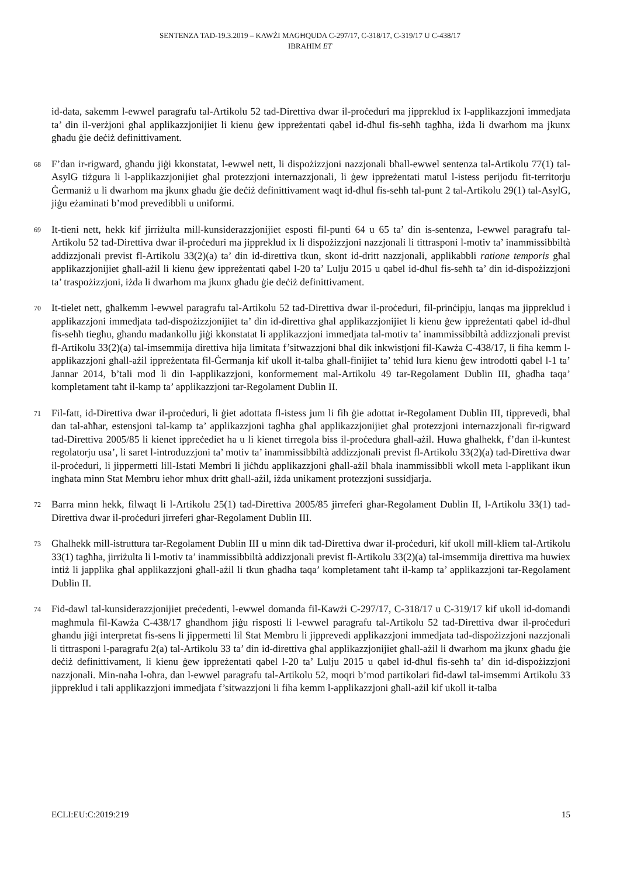SENTENZA TAD-19.3.2019 – KAWŻI MAGĦQUDA C-297/17, C-318/17, C-319/17 U C-438/17
IBRAHIM ET
id-data, sakemm l-ewwel paragrafu tal-Artikolu 52 tad-Direttiva dwar il-proċeduri ma jippreklud ix l-applikazzjoni immedjata ta’ din il-verżjoni għal applikazzjonijiet li kienu ġew ippreżentati qabel id-dħul fis-seħħ tagħha, iżda li dwarhom ma jkunx għadu ġie deċiż definittivament.
68
F’dan ir-rigward, għandu jiġi kkonstatat, l-ewwel nett, li dispożizzjoni nazzjonali bħall-ewwel sentenza tal-Artikolu 77(1) tal-AsylG tiżgura li l-applikazzjonijiet għal protezzjoni internazzjonali, li ġew ippreżentati matul l-istess perijodu fit-territorju Ġermaniż u li dwarhom ma jkunx għadu ġie deċiż definittivament waqt id-dħul fis-seħħ tal-punt 2 tal-Artikolu 29(1) tal-AsylG, jiġu eżaminati b’mod prevedibbli u uniformi.
69
It-tieni nett, hekk kif jirriżulta mill-kunsiderazzjonijiet esposti fil-punti 64 u 65 ta’ din is-sentenza, l-ewwel paragrafu tal-Artikolu 52 tad-Direttiva dwar il-proċeduri ma jippreklud ix li dispożizzjoni nazzjonali li tittrasponi l-motiv ta’ inammissibbiltà addizzjonali previst fl-Artikolu 33(2)(a) ta’ din id-direttiva tkun, skont id-dritt nazzjonali, applikabbli ratione temporis għal applikazzjonijiet għall-ażil li kienu ġew ippreżentati qabel l-20 ta’ Lulju 2015 u qabel id-dħul fis-seħħ ta’ din id-dispożizzjoni ta’ traspożizzjoni, iżda li dwarhom ma jkunx għadu ġie deċiż definittivament.
70
It-tielet nett, għalkemm l-ewwel paragrafu tal-Artikolu 52 tad-Direttiva dwar il-proċeduri, fil-prinċipju, lanqas ma jippreklud i applikazzjoni immedjata tad-dispożizzjonijiet ta’ din id-direttiva għal applikazzjonijiet li kienu ġew ippreżentati qabel id-dħul fis-seħħ tiegħu, għandu madankollu jiġi kkonstatat li applikazzjoni immedjata tal-motiv ta’ inammissibbiltà addizzjonali previst fl-Artikolu 33(2)(a) tal-imsemmija direttiva hija limitata f’sitwazzjoni bħal dik inkwistjoni fil-Kawża C-438/17, li fiha kemm l-applikazzjoni għall-ażil ippreżentata fil-Ġermanja kif ukoll it-talba għall-finijiet ta’ teħid lura kienu ġew introdotti qabel l-1 ta’ Jannar 2014, b’tali mod li din l-applikazzjoni, konformement mal-Artikolu 49 tar-Regolament Dublin III, għadha taqa’ kompletament taħt il-kamp ta’ applikazzjoni tar-Regolament Dublin II.
71
Fil-fatt, id-Direttiva dwar il-proċeduri, li ġiet adottata fl-istess jum li fih ġie adottat ir-Regolament Dublin III, tipprevedi, bħal dan tal-aħħar, estensjoni tal-kamp ta’ applikazzjoni tagħha għal applikazzjonijiet għal protezzjoni internazzjonali fir-rigward tad-Direttiva 2005/85 li kienet ippreċediet ha u li kienet tirregola biss il-proċedura għall-ażil. Huwa għalhekk, f’dan il-kuntest regolatorju usa’, li saret l-introduzzjoni ta’ motiv ta’ inammissibbiltà addizzjonali previst fl-Artikolu 33(2)(a) tad-Direttiva dwar il-proċeduri, li jippermetti lill-Istati Membri li jiċħdu applikazzjoni għall-ażil bħala inammissibbli wkoll meta l-applikant ikun ingħata minn Stat Membru ieħor mhux dritt għall-ażil, iżda unikament protezzjoni sussidjarja.
72
Barra minn hekk, filwaqt li l-Artikolu 25(1) tad-Direttiva 2005/85 jirreferi għar-Regolament Dublin II, l-Artikolu 33(1) tad-Direttiva dwar il-proċeduri jirreferi għar-Regolament Dublin III.
73
Għalhekk mill-istruttura tar-Regolament Dublin III u minn dik tad-Direttiva dwar il-proċeduri, kif ukoll mill-kliem tal-Artikolu 33(1) tagħha, jirriżulta li l-motiv ta’ inammissibbiltà addizzjonali previst fl-Artikolu 33(2)(a) tal-imsemmija direttiva ma huwiex intiż li japplika għal applikazzjoni għall-ażil li tkun għadha taqa’ kompletament taħt il-kamp ta’ applikazzjoni tar-Regolament Dublin II.
74
Fid-dawl tal-kunsiderazzjonijiet preċedenti, l-ewwel domanda fil-Kawżi C-297/17, C-318/17 u C-319/17 kif ukoll id-domandi magħmula fil-Kawża C-438/17 għandhom jiġu risposti li l-ewwel paragrafu tal-Artikolu 52 tad-Direttiva dwar il-proċeduri għandu jiġi interpretat fis-sens li jippermetti lil Stat Membru li jipprevedi applikazzjoni immedjata tad-dispożizzjoni nazzjonali li tittrasponi l-paragrafu 2(a) tal-Artikolu 33 ta’ din id-direttiva għal applikazzjonijiet għall-ażil li dwarhom ma jkunx għadu ġie deċiż definittivament, li kienu ġew ippreżentati qabel l-20 ta’ Lulju 2015 u qabel id-dħul fis-seħħ ta’ din id-dispożizzjoni nazzjonali. Min-naħa l-oħra, dan l-ewwel paragrafu tal-Artikolu 52, moqri b’mod partikolari fid-dawl tal-imsemmi Artikolu 33 jippreklud i tali applikazzjoni immedjata f’sitwazzjoni li fiha kemm l-applikazzjoni għall-ażil kif ukoll it-talba
ECLI:EU:C:2019:219 15